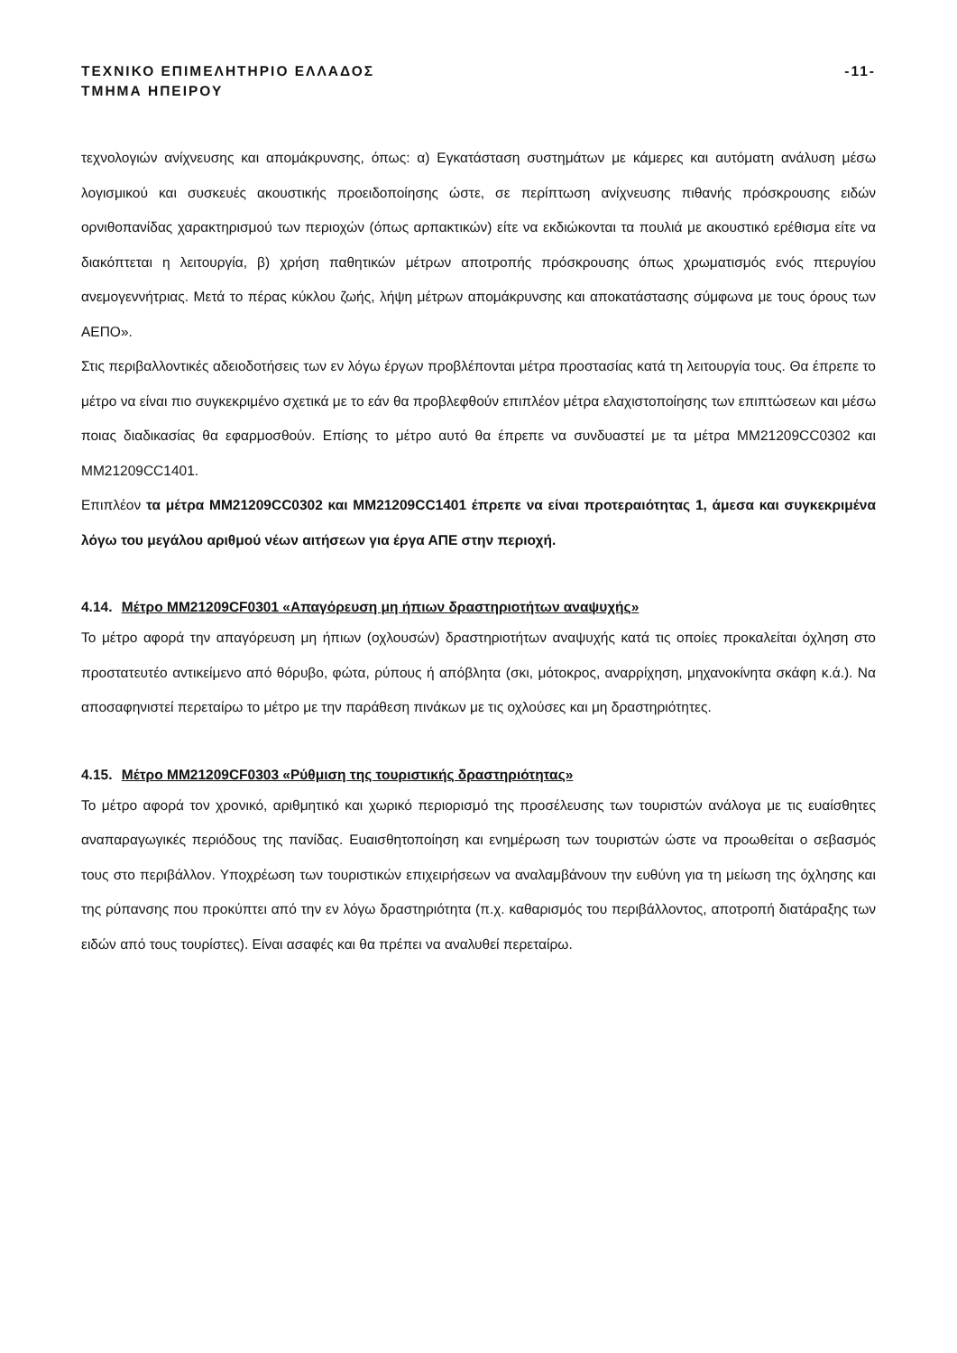ΤΕΧΝΙΚΟ ΕΠΙΜΕΛΗΤΗΡΙΟ ΕΛΛΑΔΟΣ -11-
ΤΜΗΜΑ ΗΠΕΙΡΟΥ
τεχνολογιών ανίχνευσης και απομάκρυνσης, όπως: α) Εγκατάσταση συστημάτων με κάμερες και αυτόματη ανάλυση μέσω λογισμικού και συσκευές ακουστικής προειδοποίησης ώστε, σε περίπτωση ανίχνευσης πιθανής πρόσκρουσης ειδών ορνιθοπανίδας χαρακτηρισμού των περιοχών (όπως αρπακτικών) είτε να εκδιώκονται τα πουλιά με ακουστικό ερέθισμα είτε να διακόπτεται η λειτουργία, β) χρήση παθητικών μέτρων αποτροπής πρόσκρουσης όπως χρωματισμός ενός πτερυγίου ανεμογεννήτριας. Μετά το πέρας κύκλου ζωής, λήψη μέτρων απομάκρυνσης και αποκατάστασης σύμφωνα με τους όρους των ΑΕΠΟ».
Στις περιβαλλοντικές αδειοδοτήσεις των εν λόγω έργων προβλέπονται μέτρα προστασίας κατά τη λειτουργία τους. Θα έπρεπε το μέτρο να είναι πιο συγκεκριμένο σχετικά με το εάν θα προβλεφθούν επιπλέον μέτρα ελαχιστοποίησης των επιπτώσεων και μέσω ποιας διαδικασίας θα εφαρμοσθούν. Επίσης το μέτρο αυτό θα έπρεπε να συνδυαστεί με τα μέτρα MM21209CC0302 και MM21209CC1401.
Επιπλέον τα μέτρα MM21209CC0302 και MM21209CC1401 έπρεπε να είναι προτεραιότητας 1, άμεσα και συγκεκριμένα λόγω του μεγάλου αριθμού νέων αιτήσεων για έργα ΑΠΕ στην περιοχή.
4.14. Μέτρο MM21209CF0301 «Απαγόρευση μη ήπιων δραστηριοτήτων αναψυχής»
Το μέτρο αφορά την απαγόρευση μη ήπιων (οχλουσών) δραστηριοτήτων αναψυχής κατά τις οποίες προκαλείται όχληση στο προστατευτέο αντικείμενο από θόρυβο, φώτα, ρύπους ή απόβλητα (σκι, μότοκρος, αναρρίχηση, μηχανοκίνητα σκάφη κ.ά.). Να αποσαφηνιστεί περεταίρω το μέτρο με την παράθεση πινάκων με τις οχλούσες και μη δραστηριότητες.
4.15. Μέτρο MM21209CF0303 «Ρύθμιση της τουριστικής δραστηριότητας»
Το μέτρο αφορά τον χρονικό, αριθμητικό και χωρικό περιορισμό της προσέλευσης των τουριστών ανάλογα με τις ευαίσθητες αναπαραγωγικές περιόδους της πανίδας. Ευαισθητοποίηση και ενημέρωση των τουριστών ώστε να προωθείται ο σεβασμός τους στο περιβάλλον. Υποχρέωση των τουριστικών επιχειρήσεων να αναλαμβάνουν την ευθύνη για τη μείωση της όχλησης και της ρύπανσης που προκύπτει από την εν λόγω δραστηριότητα (π.χ. καθαρισμός του περιβάλλοντος, αποτροπή διατάραξης των ειδών από τους τουρίστες). Είναι ασαφές και θα πρέπει να αναλυθεί περεταίρω.